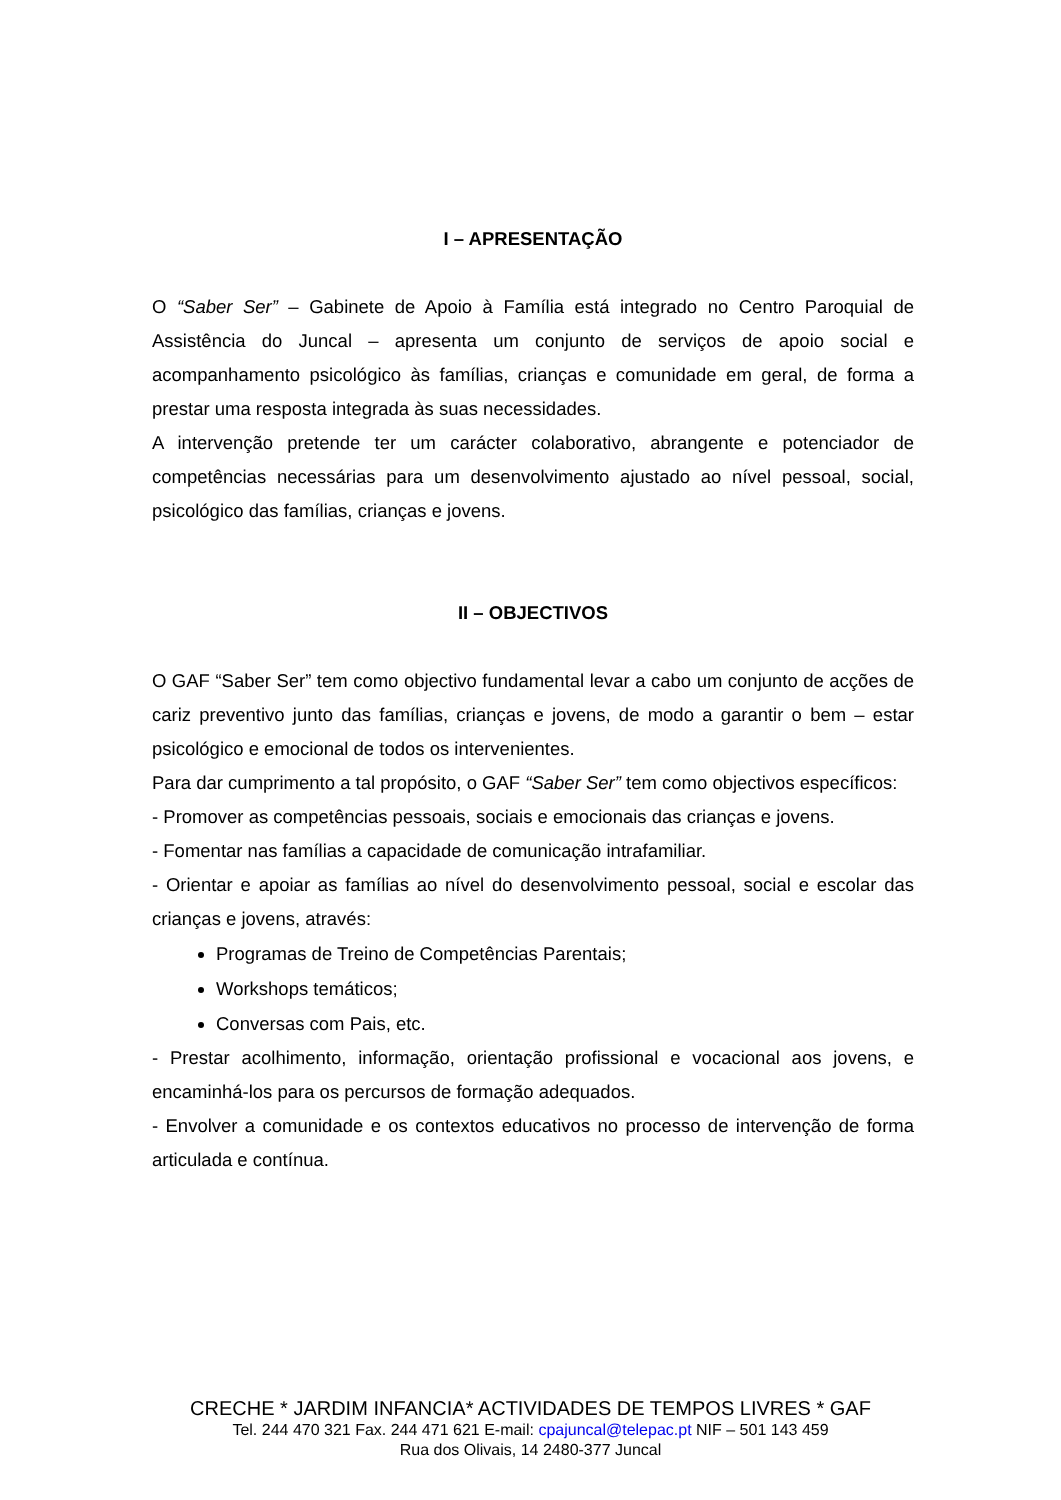I – APRESENTAÇÃO
O “Saber Ser” – Gabinete de Apoio à Família está integrado no Centro Paroquial de Assistência do Juncal – apresenta um conjunto de serviços de apoio social e acompanhamento psicológico às famílias, crianças e comunidade em geral, de forma a prestar uma resposta integrada às suas necessidades.
A intervenção pretende ter um carácter colaborativo, abrangente e potenciador de competências necessárias para um desenvolvimento ajustado ao nível pessoal, social, psicológico das famílias, crianças e jovens.
II – OBJECTIVOS
O GAF “Saber Ser” tem como objectivo fundamental levar a cabo um conjunto de acções de cariz preventivo junto das famílias, crianças e jovens, de modo a garantir o bem – estar psicológico e emocional de todos os intervenientes.
Para dar cumprimento a tal propósito, o GAF “Saber Ser” tem como objectivos específicos:
- Promover as competências pessoais, sociais e emocionais das crianças e jovens.
- Fomentar nas famílias a capacidade de comunicação intrafamiliar.
- Orientar e apoiar as famílias ao nível do desenvolvimento pessoal, social e escolar das crianças e jovens, através:
Programas de Treino de Competências Parentais;
Workshops temáticos;
Conversas com Pais, etc.
- Prestar acolhimento, informação, orientação profissional e vocacional aos jovens, e encaminhá-los para os percursos de formação adequados.
- Envolver a comunidade e os contextos educativos no processo de intervenção de forma articulada e contínua.
CRECHE * JARDIM INFANCIA* ACTIVIDADES DE TEMPOS LIVRES * GAF
Tel. 244 470 321 Fax. 244 471 621 E-mail: cpajuncal@telepac.pt NIF – 501 143 459
Rua dos Olivais, 14 2480-377 Juncal